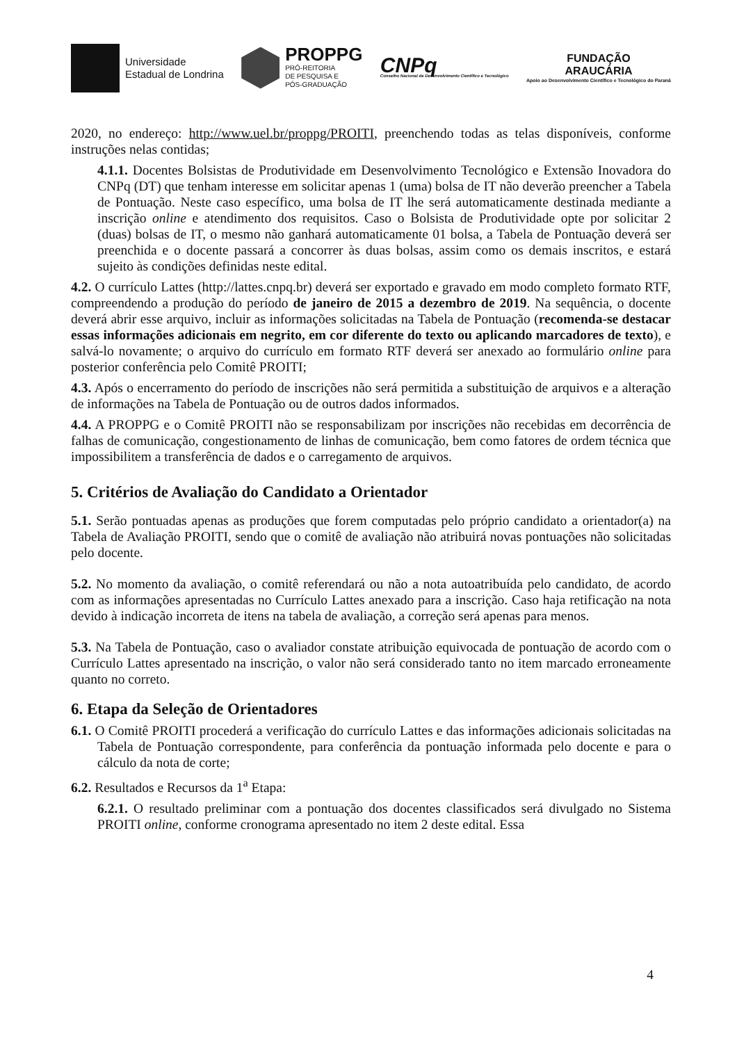Universidade
Estadual de Londrina
PROPPG
PRÓ-REITORIA
DE PESQUISA E
PÓS-GRADUAÇÃO
CNPq
Conselho Nacional de Desenvolvimento Científico e Tecnológico
FUNDAÇÃO
ARAUCÁRIA
Apoio ao Desenvolvimento Científico e Tecnológico do Paraná
2020, no endereço: http://www.uel.br/proppg/PROITI, preenchendo todas as telas disponíveis, conforme instruções nelas contidas;
4.1.1. Docentes Bolsistas de Produtividade em Desenvolvimento Tecnológico e Extensão Inovadora do CNPq (DT) que tenham interesse em solicitar apenas 1 (uma) bolsa de IT não deverão preencher a Tabela de Pontuação. Neste caso específico, uma bolsa de IT lhe será automaticamente destinada mediante a inscrição online e atendimento dos requisitos. Caso o Bolsista de Produtividade opte por solicitar 2 (duas) bolsas de IT, o mesmo não ganhará automaticamente 01 bolsa, a Tabela de Pontuação deverá ser preenchida e o docente passará a concorrer às duas bolsas, assim como os demais inscritos, e estará sujeito às condições definidas neste edital.
4.2. O currículo Lattes (http://lattes.cnpq.br) deverá ser exportado e gravado em modo completo formato RTF, compreendendo a produção do período de janeiro de 2015 a dezembro de 2019. Na sequência, o docente deverá abrir esse arquivo, incluir as informações solicitadas na Tabela de Pontuação (recomenda-se destacar essas informações adicionais em negrito, em cor diferente do texto ou aplicando marcadores de texto), e salvá-lo novamente; o arquivo do currículo em formato RTF deverá ser anexado ao formulário online para posterior conferência pelo Comitê PROITI;
4.3. Após o encerramento do período de inscrições não será permitida a substituição de arquivos e a alteração de informações na Tabela de Pontuação ou de outros dados informados.
4.4. A PROPPG e o Comitê PROITI não se responsabilizam por inscrições não recebidas em decorrência de falhas de comunicação, congestionamento de linhas de comunicação, bem como fatores de ordem técnica que impossibilitem a transferência de dados e o carregamento de arquivos.
5. Critérios de Avaliação do Candidato a Orientador
5.1. Serão pontuadas apenas as produções que forem computadas pelo próprio candidato a orientador(a) na Tabela de Avaliação PROITI, sendo que o comitê de avaliação não atribuirá novas pontuações não solicitadas pelo docente.
5.2. No momento da avaliação, o comitê referendará ou não a nota autoatribuída pelo candidato, de acordo com as informações apresentadas no Currículo Lattes anexado para a inscrição. Caso haja retificação na nota devido à indicação incorreta de itens na tabela de avaliação, a correção será apenas para menos.
5.3. Na Tabela de Pontuação, caso o avaliador constate atribuição equivocada de pontuação de acordo com o Currículo Lattes apresentado na inscrição, o valor não será considerado tanto no item marcado erroneamente quanto no correto.
6. Etapa da Seleção de Orientadores
6.1. O Comitê PROITI procederá a verificação do currículo Lattes e das informações adicionais solicitadas na Tabela de Pontuação correspondente, para conferência da pontuação informada pelo docente e para o cálculo da nota de corte;
6.2. Resultados e Recursos da 1<sup>a</sup> Etapa:
6.2.1. O resultado preliminar com a pontuação dos docentes classificados será divulgado no Sistema PROITI online, conforme cronograma apresentado no item 2 deste edital. Essa
4